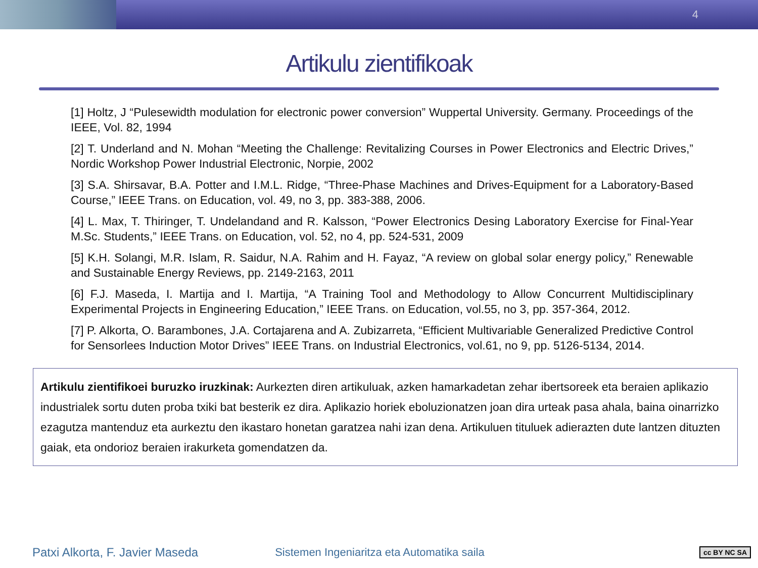4
Artikulu zientifikoak
[1] Holtz, J “Pulesewidth modulation for electronic power conversion” Wuppertal University. Germany. Proceedings of the IEEE, Vol. 82, 1994
[2] T. Underland and N. Mohan “Meeting the Challenge: Revitalizing Courses in Power Electronics and Electric Drives,” Nordic Workshop Power Industrial Electronic, Norpie, 2002
[3] S.A. Shirsavar, B.A. Potter and I.M.L. Ridge, “Three-Phase Machines and Drives-Equipment for a Laboratory-Based Course,” IEEE Trans. on Education, vol. 49, no 3, pp. 383-388, 2006.
[4] L. Max, T. Thiringer, T. Undelandand and R. Kalsson, “Power Electronics Desing Laboratory Exercise for Final-Year M.Sc. Students,” IEEE Trans. on Education, vol. 52, no 4, pp. 524-531, 2009
[5] K.H. Solangi, M.R. Islam, R. Saidur, N.A. Rahim and H. Fayaz, “A review on global solar energy policy,” Renewable and Sustainable Energy Reviews, pp. 2149-2163, 2011
[6] F.J. Maseda, I. Martija and I. Martija, “A Training Tool and Methodology to Allow Concurrent Multidisciplinary Experimental Projects in Engineering Education,” IEEE Trans. on Education, vol.55, no 3, pp. 357-364, 2012.
[7] P. Alkorta, O. Barambones, J.A. Cortajarena and A. Zubizarreta, “Efficient Multivariable Generalized Predictive Control for Sensorlees Induction Motor Drives” IEEE Trans. on Industrial Electronics, vol.61, no 9, pp. 5126-5134, 2014.
Artikulu zientifikoei buruzko iruzkinak: Aurkezten diren artikuluak, azken hamarkadetan zehar ibertsoreek eta beraien aplikazio industrialek sortu duten proba txiki bat besterik ez dira. Aplikazio horiek eboluzionatzen joan dira urteak pasa ahala, baina oinarrizko ezagutza mantenduz eta aurkeztu den ikastaro honetan garatzea nahi izan dena. Artikuluen tituluek adierazten dute lantzen dituzten gaiak, eta ondorioz beraien irakurketa gomendatzen da.
Patxi Alkorta, F. Javier Maseda Sistemen Ingeniaritza eta Automatika saila cc BY NC SA